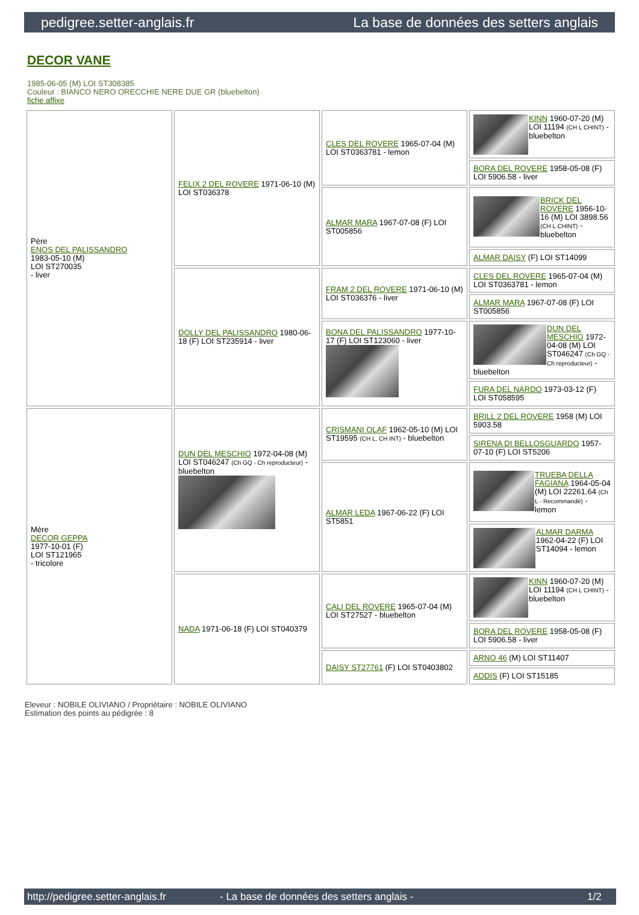pedigree.setter-anglais.fr La base de données des setters anglais
DECOR VANE
1985-06-05 (M) LOI ST308385
Couleur : BIANCO NERO ORECCHIE NERE DUE GR (bluebelton)
fiche affixe
| Père ENOS DEL PALISSANDRO 1983-05-10 (M) LOI ST270035 - liver | FELIX 2 DEL ROVERE 1971-06-10 (M) LOI ST036378 | CLES DEL ROVERE 1965-07-04 (M) LOI ST0363781 - lemon | KINN 1960-07-20 (M) LOI 11194 (CH L CHINT) - bluebelton |
| | | | BORA DEL ROVERE 1958-05-08 (F) LOI 5906.58 - liver |
| | | ALMAR MARA 1967-07-08 (F) LOI ST005856 | BRICK DEL ROVERE 1956-10-16 (M) LOI 3898.56 (CH L CHINT) - bluebelton |
| | | | ALMAR DAISY (F) LOI ST14099 |
| | DOLLY DEL PALISSANDRO 1980-06-18 (F) LOI ST235914 - liver | FRAM 2 DEL ROVERE 1971-06-10 (M) LOI ST036376 - liver | CLES DEL ROVERE 1965-07-04 (M) LOI ST0363781 - lemon |
| | | | ALMAR MARA 1967-07-08 (F) LOI ST005856 |
| | | BONA DEL PALISSANDRO 1977-10-17 (F) LOI ST123060 - liver | DUN DEL MESCHIO 1972-04-08 (M) LOI ST046247 (Ch GQ - Ch reproducteur) - bluebelton |
| | | | FURA DEL NARDO 1973-03-12 (F) LOI ST058595 |
| Mère DECOR GEPPA 1977-10-01 (F) LOI ST121965 - tricolore | DUN DEL MESCHIO 1972-04-08 (M) LOI ST046247 (Ch GQ - Ch reproducteur) - bluebelton | CRISMANI OLAF 1962-05-10 (M) LOI ST19595 (CH L, CH INT) - bluebelton | BRILL 2 DEL ROVERE 1958 (M) LOI 5903.58 |
| | | | SIRENA DI BELLOSGUARDO 1957-07-10 (F) LOI ST5206 |
| | | ALMAR LEDA 1967-06-22 (F) LOI ST5851 | TRUEBA DELLA FAGIANA 1964-05-04 (M) LOI 22261.64 (Ch L - Recommandé) - lemon |
| | | | ALMAR DARMA 1962-04-22 (F) LOI ST14094 - lemon |
| | NADA 1971-06-18 (F) LOI ST040379 | CALI DEL ROVERE 1965-07-04 (M) LOI ST27527 - bluebelton | KINN 1960-07-20 (M) LOI 11194 (CH L CHINT) - bluebelton |
| | | | BORA DEL ROVERE 1958-05-08 (F) LOI 5906.58 - liver |
| | | DAISY ST27761 (F) LOI ST0403802 | ARNO 46 (M) LOI ST11407 |
| | | | ADDIS (F) LOI ST15185 |
Eleveur : NOBILE OLIVIANO / Propriétaire : NOBILE OLIVIANO
Estimation des points au pédigrée : 8
http://pedigree.setter-anglais.fr - La base de données des setters anglais - 1/2